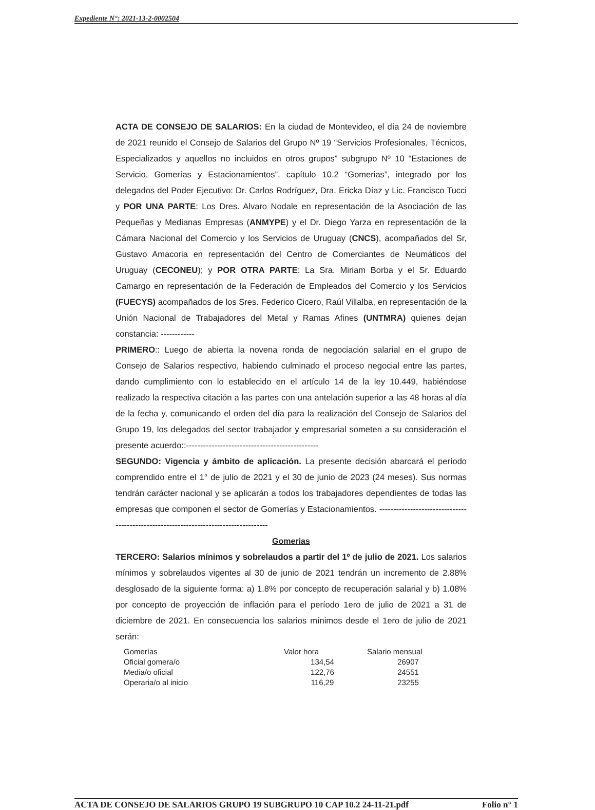Expediente N°: 2021-13-2-0002504
ACTA DE CONSEJO DE SALARIOS: En la ciudad de Montevideo, el día 24 de noviembre de 2021 reunido el Consejo de Salarios del Grupo Nº 19 “Servicios Profesionales, Técnicos, Especializados y aquellos no incluidos en otros grupos” subgrupo Nº 10 “Estaciones de Servicio, Gomerías y Estacionamientos”, capítulo 10.2 “Gomerias”, integrado por los delegados del Poder Ejecutivo: Dr. Carlos Rodríguez, Dra. Ericka Díaz y Lic. Francisco Tucci y POR UNA PARTE: Los Dres. Alvaro Nodale en representación de la Asociación de las Pequeñas y Medianas Empresas (ANMYPE) y el Dr. Diego Yarza en representación de la Cámara Nacional del Comercio y los Servicios de Uruguay (CNCS), acompañados del Sr, Gustavo Amacoria en representación del Centro de Comerciantes de Neumáticos del Uruguay (CECONEU); y POR OTRA PARTE: La Sra. Miriam Borba y el Sr. Eduardo Camargo en representación de la Federación de Empleados del Comercio y los Servicios (FUECYS) acompañados de los Sres. Federico Cicero, Raúl Villalba, en representación de la Unión Nacional de Trabajadores del Metal y Ramas Afines (UNTMRA) quienes dejan constancia: ------------
PRIMERO:: Luego de abierta la novena ronda de negociación salarial en el grupo de Consejo de Salarios respectivo, habiendo culminado el proceso negocial entre las partes, dando cumplimiento con lo establecido en el artículo 14 de la ley 10.449, habiéndose realizado la respectiva citación a las partes con una antelación superior a las 48 horas al día de la fecha y, comunicando el orden del día para la realización del Consejo de Salarios del Grupo 19, los delegados del sector trabajador y empresarial someten a su consideración el presente acuerdo::-----------------------------------------------
SEGUNDO: Vigencia y ámbito de aplicación. La presente decisión abarcará el período comprendido entre el 1° de julio de 2021 y el 30 de junio de 2023 (24 meses). Sus normas tendrán carácter nacional y se aplicarán a todos los trabajadores dependientes de todas las empresas que componen el sector de Gomerías y Estacionamientos. -------------------------------------------------------------------------------------
Gomerias
TERCERO: Salarios mínimos y sobrelaudos a partir del 1º de julio de 2021. Los salarios mínimos y sobrelaudos vigentes al 30 de junio de 2021 tendrán un incremento de 2.88% desglosado de la siguiente forma: a) 1.8% por concepto de recuperación salarial y b) 1.08% por concepto de proyección de inflación para el período 1ero de julio de 2021 a 31 de diciembre de 2021. En consecuencia los salarios mínimos desde el 1ero de julio de 2021 serán:
| Gomerías | Valor hora | Salario mensual |
| --- | --- | --- |
| Oficial gomera/o | 134,54 | 26907 |
| Media/o oficial | 122,76 | 24551 |
| Operaria/o al inicio | 116,29 | 23255 |
ACTA DE CONSEJO DE SALARIOS GRUPO 19 SUBGRUPO 10 CAP 10.2 24-11-21.pdf Folio n° 1